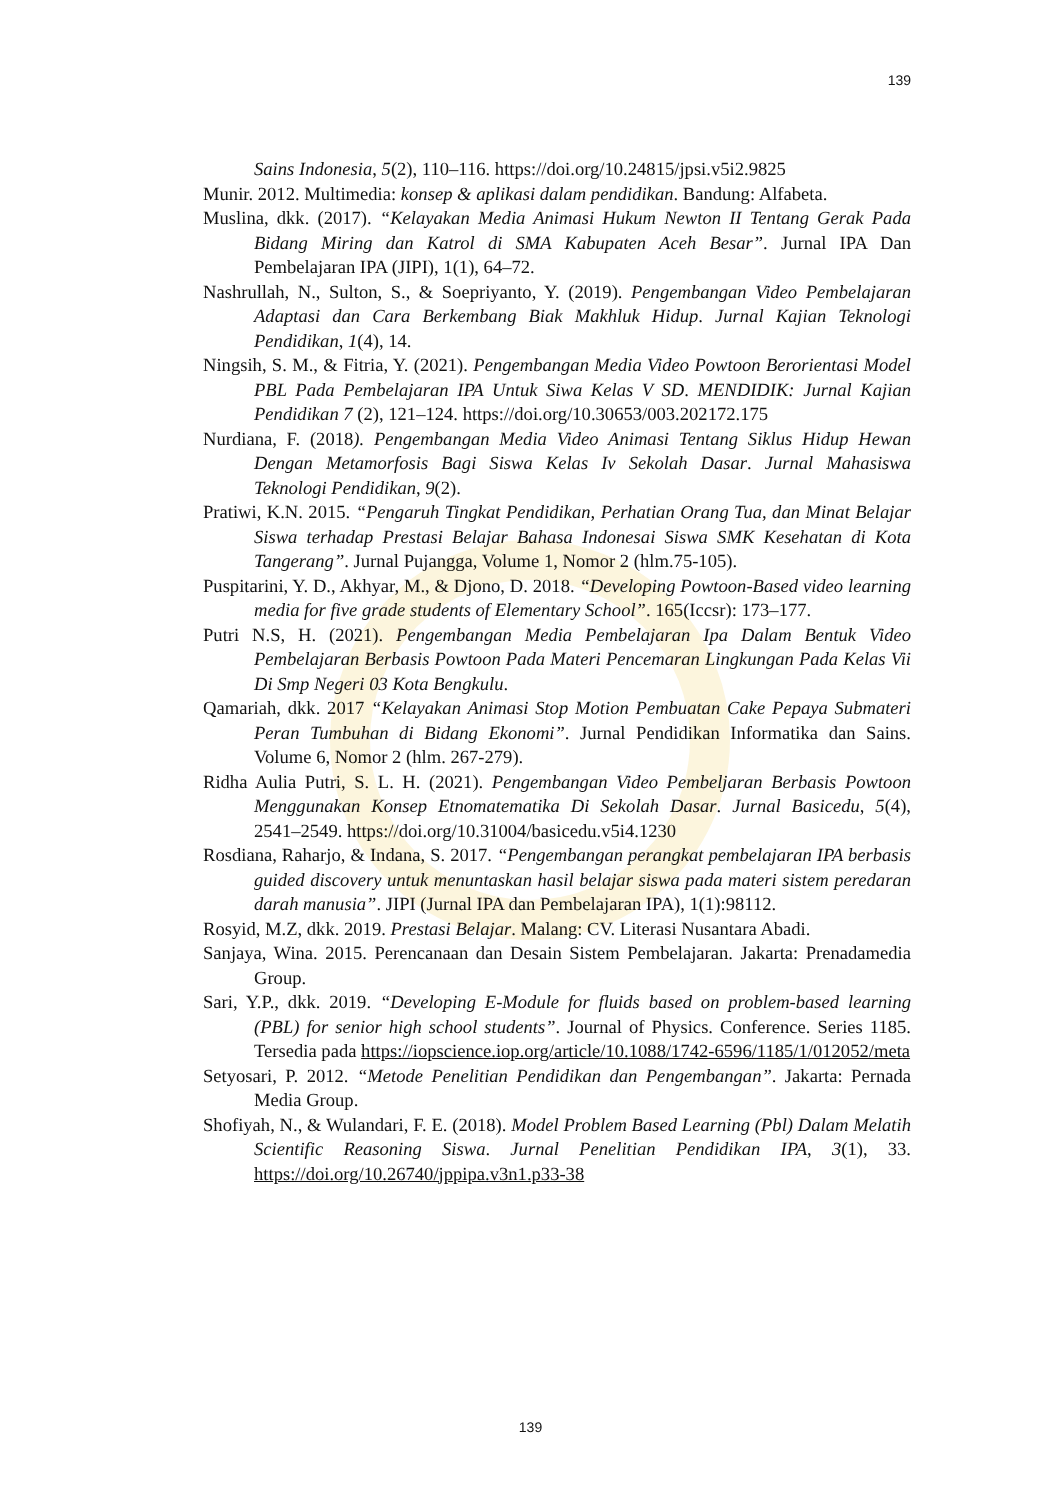139
Sains Indonesia, 5(2), 110–116. https://doi.org/10.24815/jpsi.v5i2.9825
Munir. 2012. Multimedia: konsep & aplikasi dalam pendidikan. Bandung: Alfabeta.
Muslina, dkk. (2017). “Kelayakan Media Animasi Hukum Newton II Tentang Gerak Pada Bidang Miring dan Katrol di SMA Kabupaten Aceh Besar”. Jurnal IPA Dan Pembelajaran IPA (JIPI), 1(1), 64–72.
Nashrullah, N., Sulton, S., & Soepriyanto, Y. (2019). Pengembangan Video Pembelajaran Adaptasi dan Cara Berkembang Biak Makhluk Hidup. Jurnal Kajian Teknologi Pendidikan, 1(4), 14.
Ningsih, S. M., & Fitria, Y. (2021). Pengembangan Media Video Powtoon Berorientasi Model PBL Pada Pembelajaran IPA Untuk Siwa Kelas V SD. MENDIDIK: Jurnal Kajian Pendidikan 7 (2), 121–124. https://doi.org/10.30653/003.202172.175
Nurdiana, F. (2018). Pengembangan Media Video Animasi Tentang Siklus Hidup Hewan Dengan Metamorfosis Bagi Siswa Kelas Iv Sekolah Dasar. Jurnal Mahasiswa Teknologi Pendidikan, 9(2).
Pratiwi, K.N. 2015. “Pengaruh Tingkat Pendidikan, Perhatian Orang Tua, dan Minat Belajar Siswa terhadap Prestasi Belajar Bahasa Indonesai Siswa SMK Kesehatan di Kota Tangerang”. Jurnal Pujangga, Volume 1, Nomor 2 (hlm.75-105).
Puspitarini, Y. D., Akhyar, M., & Djono, D. 2018. “Developing Powtoon-Based video learning media for five grade students of Elementary School”. 165(Iccsr): 173–177.
Putri N.S, H. (2021). Pengembangan Media Pembelajaran Ipa Dalam Bentuk Video Pembelajaran Berbasis Powtoon Pada Materi Pencemaran Lingkungan Pada Kelas Vii Di Smp Negeri 03 Kota Bengkulu.
Qamariah, dkk. 2017 “Kelayakan Animasi Stop Motion Pembuatan Cake Pepaya Submateri Peran Tumbuhan di Bidang Ekonomi”. Jurnal Pendidikan Informatika dan Sains. Volume 6, Nomor 2 (hlm. 267-279).
Ridha Aulia Putri, S. L. H. (2021). Pengembangan Video Pembeljaran Berbasis Powtoon Menggunakan Konsep Etnomatematika Di Sekolah Dasar. Jurnal Basicedu, 5(4), 2541–2549. https://doi.org/10.31004/basicedu.v5i4.1230
Rosdiana, Raharjo, & Indana, S. 2017. “Pengembangan perangkat pembelajaran IPA berbasis guided discovery untuk menuntaskan hasil belajar siswa pada materi sistem peredaran darah manusia”. JIPI (Jurnal IPA dan Pembelajaran IPA), 1(1):98112.
Rosyid, M.Z, dkk. 2019. Prestasi Belajar. Malang: CV. Literasi Nusantara Abadi.
Sanjaya, Wina. 2015. Perencanaan dan Desain Sistem Pembelajaran. Jakarta: Prenadamedia Group.
Sari, Y.P., dkk. 2019. “Developing E-Module for fluids based on problem-based learning (PBL) for senior high school students”. Journal of Physics. Conference. Series 1185. Tersedia pada https://iopscience.iop.org/article/10.1088/1742-6596/1185/1/012052/meta
Setyosari, P. 2012. “Metode Penelitian Pendidikan dan Pengembangan”. Jakarta: Pernada Media Group.
Shofiyah, N., & Wulandari, F. E. (2018). Model Problem Based Learning (Pbl) Dalam Melatih Scientific Reasoning Siswa. Jurnal Penelitian Pendidikan IPA, 3(1), 33. https://doi.org/10.26740/jppipa.v3n1.p33-38
139